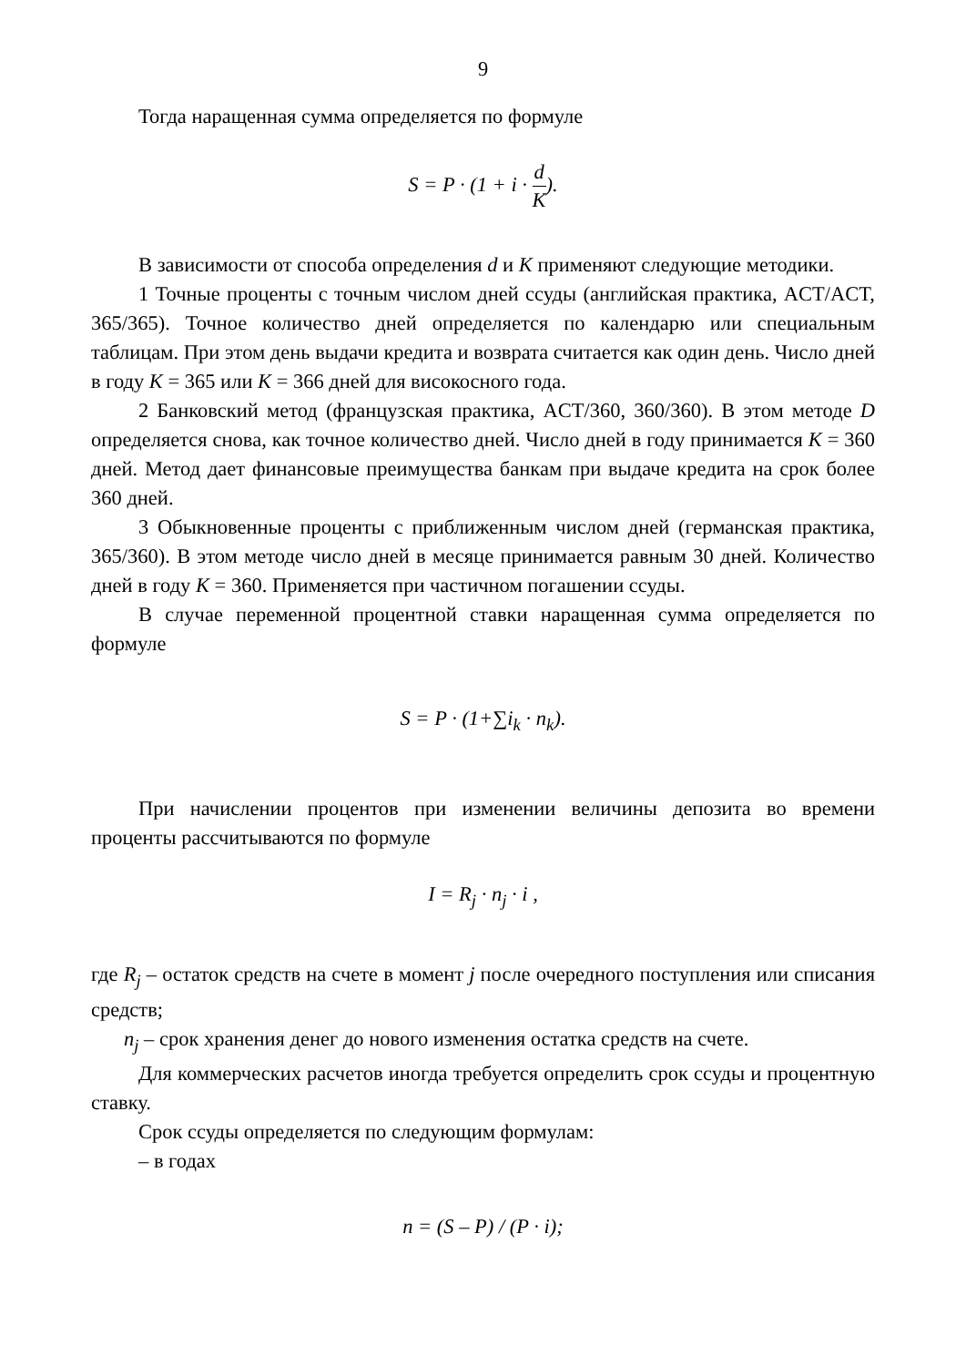9
Тогда наращенная сумма определяется по формуле
S = P · (1 + i · d K).
В зависимости от способа определения d и K применяют следующие методики.
1 Точные проценты с точным числом дней ссуды (английская практика, ACT/ACT, 365/365). Точное количество дней определяется по календарю или специальным таблицам. При этом день выдачи кредита и возврата считается как один день. Число дней в году К = 365 или К = 366 дней для високосного года.
2 Банковский метод (французская практика, ACT/360, 360/360). В этом методе D определяется снова, как точное количество дней. Число дней в году принимается К = 360 дней. Метод дает финансовые преимущества банкам при выдаче кредита на срок более 360 дней.
3 Обыкновенные проценты с приближенным числом дней (германская практика, 365/360). В этом методе число дней в месяце принимается равным 30 дней. Количество дней в году К = 360. Применяется при частичном погашении ссуды.
В случае переменной процентной ставки наращенная сумма определяется по формуле
S = P · (1+∑i<sub>k</sub> · n<sub>k</sub>).
При начислении процентов при изменении величины депозита во времени проценты рассчитываются по формуле
I = R<sub>j</sub> · n<sub>j</sub> · i ,
где R<sub>j</sub> – остаток средств на счете в момент j после очередного поступления или списания средств;
n<sub>j</sub> – срок хранения денег до нового изменения остатка средств на счете.
Для коммерческих расчетов иногда требуется определить срок ссуды и процентную ставку.
Срок ссуды определяется по следующим формулам:
– в годах
n = (S – P) / (P · i);